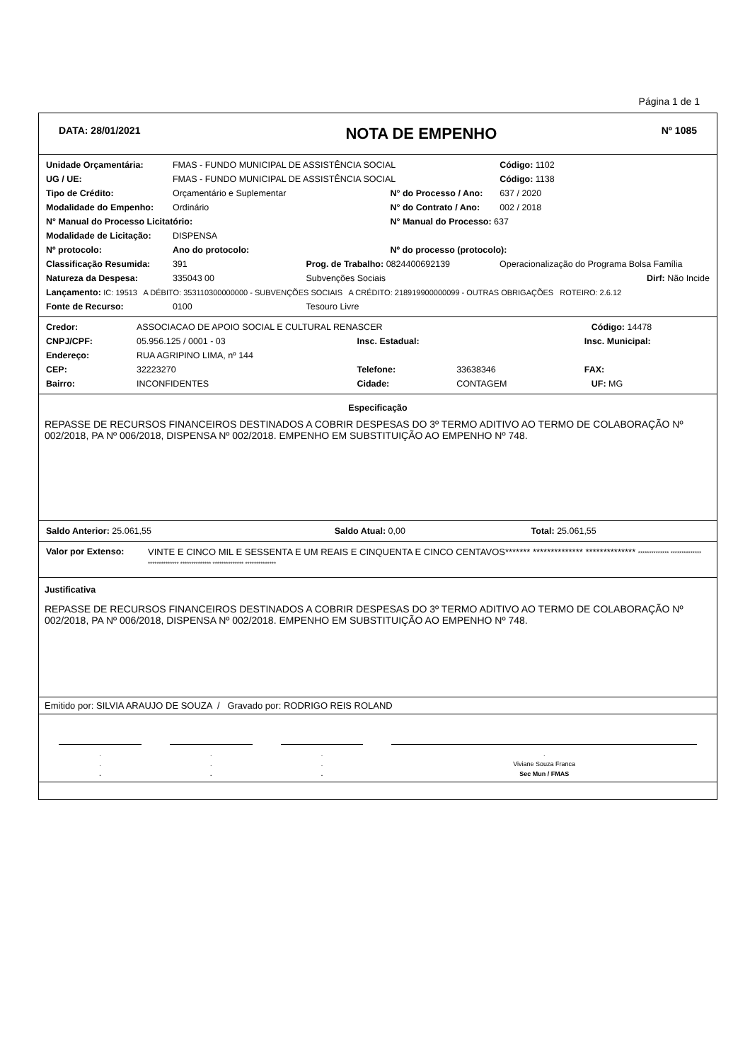Página 1 de 1
| DATA: 28/01/2021 | NOTA DE EMPENHO | Nº 1085 |
| Unidade Orçamentária: | FMAS - FUNDO MUNICIPAL DE ASSISTÊNCIA SOCIAL | | | | Código: 1102 |
| UG / UE: | FMAS - FUNDO MUNICIPAL DE ASSISTÊNCIA SOCIAL | | | | Código: 1138 |
| Tipo de Crédito: | Orçamentário e Suplementar | | N° do Processo / Ano: | | 637 / 2020 |
| Modalidade do Empenho: | Ordinário | | N° do Contrato / Ano: | | 002 / 2018 |
| N° Manual do Processo Licitatório: | | | N° Manual do Processo: 637 | | |
| Modalidade de Licitação: | DISPENSA | | | | |
| Nº protocolo: | Ano do protocolo: | | Nº do processo (protocolo): | | |
| Classificação Resumida: | 391 | Prog. de Trabalho: 0824400692139 | | Operacionalização do Programa Bolsa Família | |
| Natureza da Despesa: | 335043 00 | Subvenções Sociais | | | Dirf: Não Incide |
| Lançamento: IC: 19513 A DÉBITO: 353110300000000 - SUBVENÇÕES SOCIAIS A CRÉDITO: 218919900000099 - OUTRAS OBRIGAÇÕES ROTEIRO: 2.6.12 | | | | | |
| Fonte de Recurso: | 0100 | Tesouro Livre | | | |
| Credor: | ASSOCIACAO DE APOIO SOCIAL E CULTURAL RENASCER | | | | Código: 14478 |
| CNPJ/CPF: | 05.956.125 / 0001 - 03 | Insc. Estadual: | | Insc. Municipal: | |
| Endereço: | RUA AGRIPINO LIMA, nº 144 | | | | |
| CEP: | 32223270 | Telefone: | 33638346 | FAX: | |
| Bairro: | INCONFIDENTES | Cidade: | CONTAGEM | | UF: MG |
Especificação
REPASSE DE RECURSOS FINANCEIROS DESTINADOS A COBRIR DESPESAS DO 3º TERMO ADITIVO AO TERMO DE COLABORAÇÃO Nº 002/2018, PA Nº 006/2018, DISPENSA Nº 002/2018. EMPENHO EM SUBSTITUIÇÃO AO EMPENHO Nº 748.
| Saldo Anterior: 25.061,55 | Saldo Atual: 0,00 | Total: 25.061,55 |
| Valor por Extenso: | VINTE E CINCO MIL E SESSENTA E UM REAIS E CINQUENTA E CINCO CENTAVOS******* ************** ************** ************** ************** ************** ************** ************** ************** |
Justificativa
REPASSE DE RECURSOS FINANCEIROS DESTINADOS A COBRIR DESPESAS DO 3º TERMO ADITIVO AO TERMO DE COLABORAÇÃO Nº 002/2018, PA Nº 006/2018, DISPENSA Nº 002/2018. EMPENHO EM SUBSTITUIÇÃO AO EMPENHO Nº 748.
Emitido por: SILVIA ARAUJO DE SOUZA / Gravado por: RODRIGO REIS ROLAND
| . | . | . | . |
| . | . | . | Viviane Souza Franca |
| . | . | . | Sec Mun / FMAS |